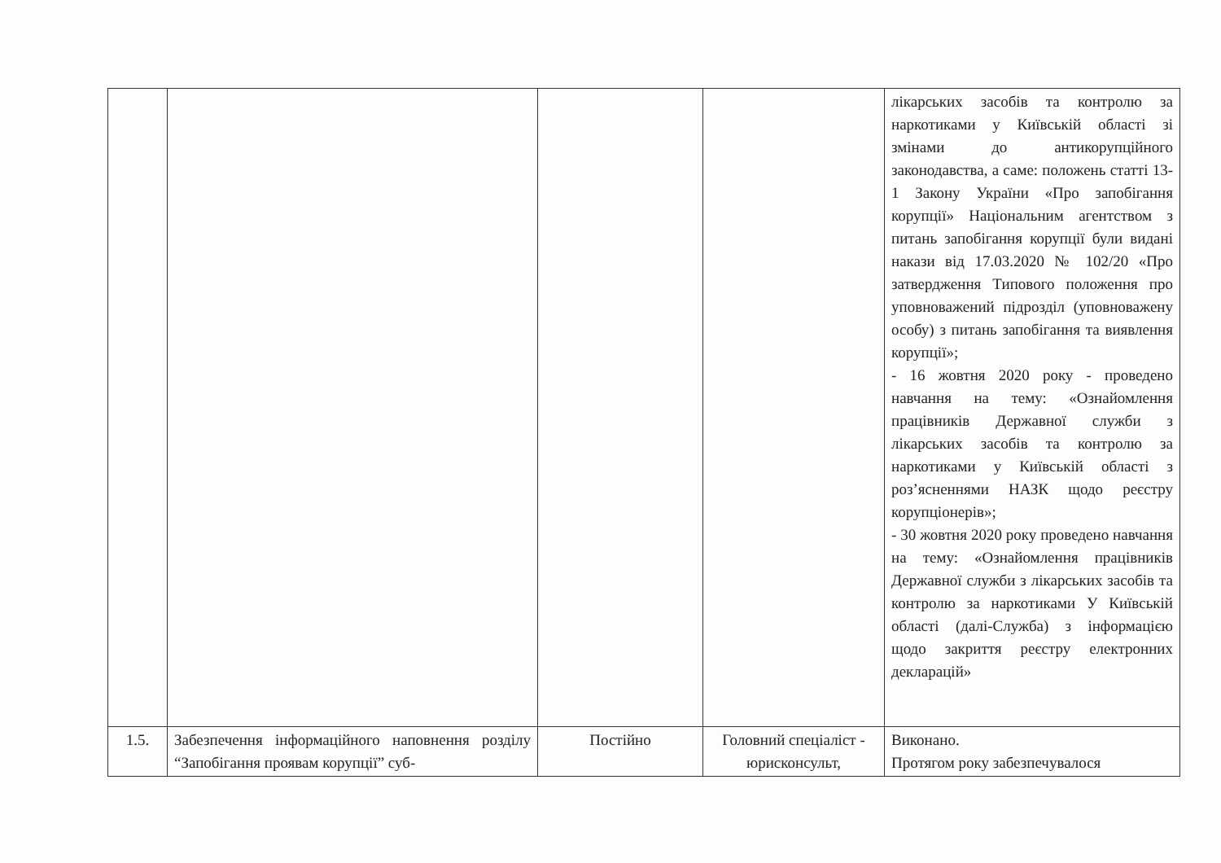| | | | | лікарських засобів та контролю за наркотиками у Київській області зі змінами до антикорупційного законодавства, а саме: положень статті 13-1 Закону України «Про запобігання корупції» Національним агентством з питань запобігання корупції були видані накази від 17.03.2020 № 102/20 «Про затвердження Типового положення про уповноважений підрозділ (уповноважену особу) з питань запобігання та виявлення корупції»; - 16 жовтня 2020 року - проведено навчання на тему: «Ознайомлення працівників Державної служби з лікарських засобів та контролю за наркотиками у Київській області з роз’ясненнями НАЗК щодо реєстру корупціонерів»; - 30 жовтня 2020 року проведено навчання на тему: «Ознайомлення працівників Державної служби з лікарських засобів та контролю за наркотиками У Київській області (далі-Служба) з інформацією щодо закриття реєстру електронних декларацій» |
| 1.5. | Забезпечення інформаційного наповнення розділу “Запобігання проявам корупції” суб- | Постійно | Головний спеціаліст - юрисконсульт, | Виконано. Протягом року забезпечувалося |